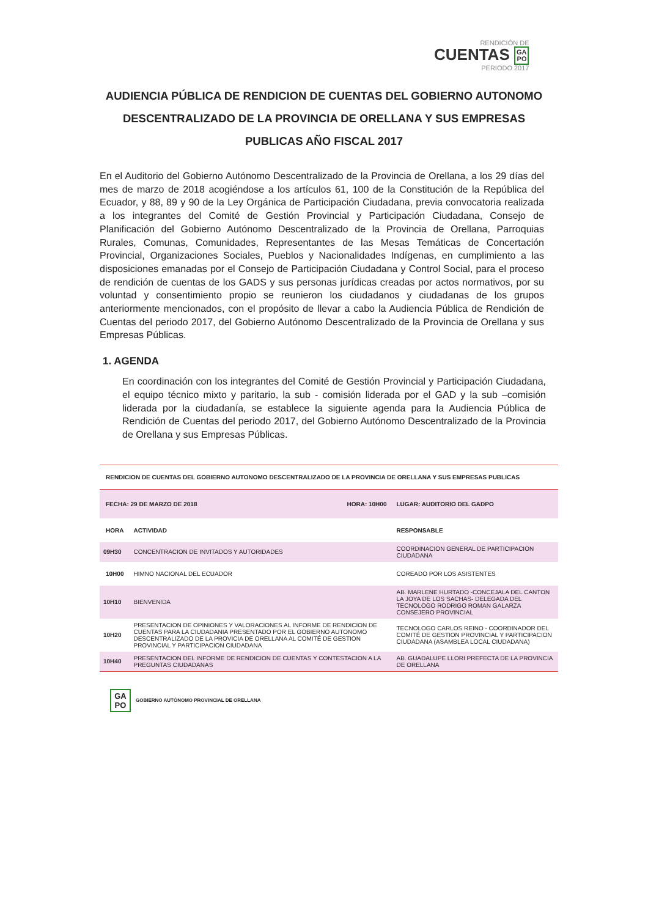RENDICIÓN DE
CUENTAS GA
PO
PERIODO 2017
AUDIENCIA PÚBLICA DE RENDICION DE CUENTAS DEL GOBIERNO AUTONOMO DESCENTRALIZADO DE LA PROVINCIA DE ORELLANA Y SUS EMPRESAS PUBLICAS AÑO FISCAL 2017
En el Auditorio del Gobierno Autónomo Descentralizado de la Provincia de Orellana, a los 29 días del mes de marzo de 2018 acogiéndose a los artículos 61, 100 de la Constitución de la República del Ecuador, y 88, 89 y 90 de la Ley Orgánica de Participación Ciudadana, previa convocatoria realizada a los integrantes del Comité de Gestión Provincial y Participación Ciudadana, Consejo de Planificación del Gobierno Autónomo Descentralizado de la Provincia de Orellana, Parroquias Rurales, Comunas, Comunidades, Representantes de las Mesas Temáticas de Concertación Provincial, Organizaciones Sociales, Pueblos y Nacionalidades Indígenas, en cumplimiento a las disposiciones emanadas por el Consejo de Participación Ciudadana y Control Social, para el proceso de rendición de cuentas de los GADS y sus personas jurídicas creadas por actos normativos, por su voluntad y consentimiento propio se reunieron los ciudadanos y ciudadanas de los grupos anteriormente mencionados, con el propósito de llevar a cabo la Audiencia Pública de Rendición de Cuentas del periodo 2017, del Gobierno Autónomo Descentralizado de la Provincia de Orellana y sus Empresas Públicas.
1. AGENDA
En coordinación con los integrantes del Comité de Gestión Provincial y Participación Ciudadana, el equipo técnico mixto y paritario, la sub - comisión liderada por el GAD y la sub –comisión liderada por la ciudadanía, se establece la siguiente agenda para la Audiencia Pública de Rendición de Cuentas del periodo 2017, del Gobierno Autónomo Descentralizado de la Provincia de Orellana y sus Empresas Públicas.
| RENDICION DE CUENTAS DEL GOBIERNO AUTONOMO DESCENTRALIZADO DE LA PROVINCIA DE ORELLANA Y SUS EMPRESAS PUBLICAS | | |
| FECHA: 29 DE MARZO DE 2018 HORA: 10H00 | | LUGAR: AUDITORIO DEL GADPO |
| HORA | ACTIVIDAD | RESPONSABLE |
| 09H30 | CONCENTRACION DE INVITADOS Y AUTORIDADES | COORDINACION GENERAL DE PARTICIPACION CIUDADANA |
| 10H00 | HIMNO NACIONAL DEL ECUADOR | COREADO POR LOS ASISTENTES |
| 10H10 | BIENVENIDA | AB. MARLENE HURTADO -CONCEJALA DEL CANTON LA JOYA DE LOS SACHAS- DELEGADA DEL TECNOLOGO RODRIGO ROMAN GALARZA CONSEJERO PROVINCIAL |
| 10H20 | PRESENTACION DE OPINIONES Y VALORACIONES AL INFORME DE RENDICION DE CUENTAS PARA LA CIUDADANIA PRESENTADO POR EL GOBIERNO AUTONOMO DESCENTRALIZADO DE LA PROVICIA DE ORELLANA AL COMITÉ DE GESTION PROVINCIAL Y PARTICIPACION CIUDADANA | TECNOLOGO CARLOS REINO - COORDINADOR DEL COMITÉ DE GESTION PROVINCIAL Y PARTICIPACION CIUDADANA (ASAMBLEA LOCAL CIUDADANA) |
| 10H40 | PRESENTACION DEL INFORME DE RENDICION DE CUENTAS Y CONTESTACION A LA PREGUNTAS CIUDADANAS | AB. GUADALUPE LLORI PREFECTA DE LA PROVINCIA DE ORELLANA |
GA
PO
GOBIERNO AUTÓNOMO PROVINCIAL DE ORELLANA